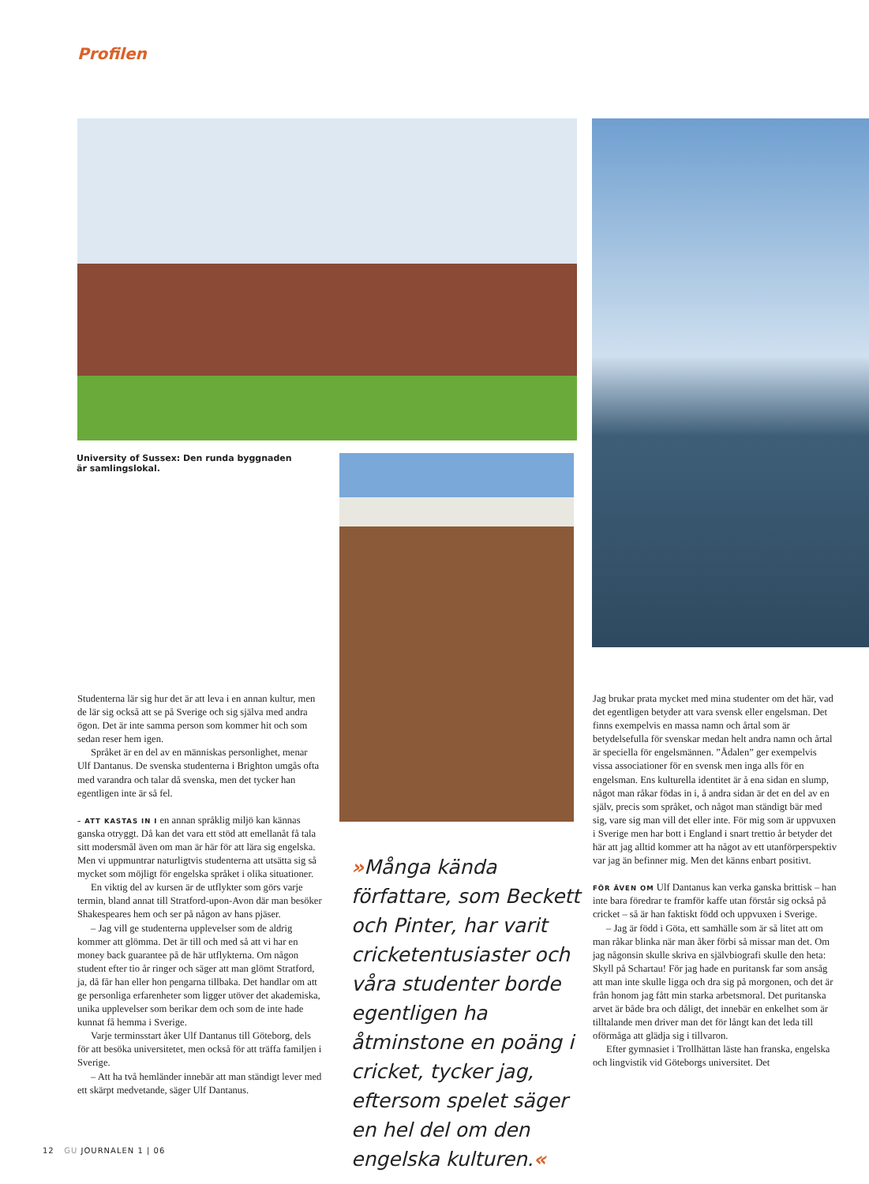Profilen
University of Sussex: Den runda byggnaden är samlingslokal.
Studenterna lär sig hur det är att leva i en annan kultur, men de lär sig också att se på Sverige och sig själva med andra ögon. Det är inte samma person som kommer hit och som sedan reser hem igen.
Språket är en del av en människas personlighet, menar Ulf Dantanus. De svenska studenterna i Brighton umgås ofta med varandra och talar då svenska, men det tycker han egentligen inte är så fel.
– ATT KASTAS IN I en annan språklig miljö kan kännas ganska otryggt. Då kan det vara ett stöd att emellanåt få tala sitt modersmål även om man är här för att lära sig engelska. Men vi uppmuntrar naturligtvis studenterna att utsätta sig så mycket som möjligt för engelska språket i olika situationer.
En viktig del av kursen är de utflykter som görs varje termin, bland annat till Stratford-upon-Avon där man besöker Shakespeares hem och ser på någon av hans pjäser.
– Jag vill ge studenterna upplevelser som de aldrig kommer att glömma. Det är till och med så att vi har en money back guarantee på de här utflykterna. Om någon student efter tio år ringer och säger att man glömt Stratford, ja, då får han eller hon pengarna tillbaka. Det handlar om att ge personliga erfarenheter som ligger utöver det akademiska, unika upplevelser som berikar dem och som de inte hade kunnat få hemma i Sverige.
Varje terminsstart åker Ulf Dantanus till Göteborg, dels för att besöka universitetet, men också för att träffa familjen i Sverige.
– Att ha två hemländer innebär att man ständigt lever med ett skärpt medvetande, säger Ulf Dantanus.
»Många kända författare, som Beckett och Pinter, har varit cricketentusiaster och våra studenter borde egentligen ha åtminstone en poäng i cricket, tycker jag, eftersom spelet säger en hel del om den engelska kulturen.«
Jag brukar prata mycket med mina studenter om det här, vad det egentligen betyder att vara svensk eller engelsman. Det finns exempelvis en massa namn och årtal som är betydelsefulla för svenskar medan helt andra namn och årtal är speciella för engelsmännen. ”Ådalen” ger exempelvis vissa associationer för en svensk men inga alls för en engelsman. Ens kulturella identitet är å ena sidan en slump, något man råkar födas in i, å andra sidan är det en del av en själv, precis som språket, och något man ständigt bär med sig, vare sig man vill det eller inte. För mig som är uppvuxen i Sverige men har bott i England i snart trettio år betyder det här att jag alltid kommer att ha något av ett utanförperspektiv var jag än befinner mig. Men det känns enbart positivt.
FÖR ÄVEN OM Ulf Dantanus kan verka ganska brittisk – han inte bara föredrar te framför kaffe utan förstår sig också på cricket – så är han faktiskt född och uppvuxen i Sverige.
– Jag är född i Göta, ett samhälle som är så litet att om man råkar blinka när man åker förbi så missar man det. Om jag någonsin skulle skriva en självbiografi skulle den heta: Skyll på Schartau! För jag hade en puritansk far som ansåg att man inte skulle ligga och dra sig på morgonen, och det är från honom jag fått min starka arbetsmoral. Det puritanska arvet är både bra och dåligt, det innebär en enkelhet som är tilltalande men driver man det för långt kan det leda till oförmåga att glädja sig i tillvaron.
Efter gymnasiet i Trollhättan läste han franska, engelska och lingvistik vid Göteborgs universitet. Det
12 GU JOURNALEN 1 | 06